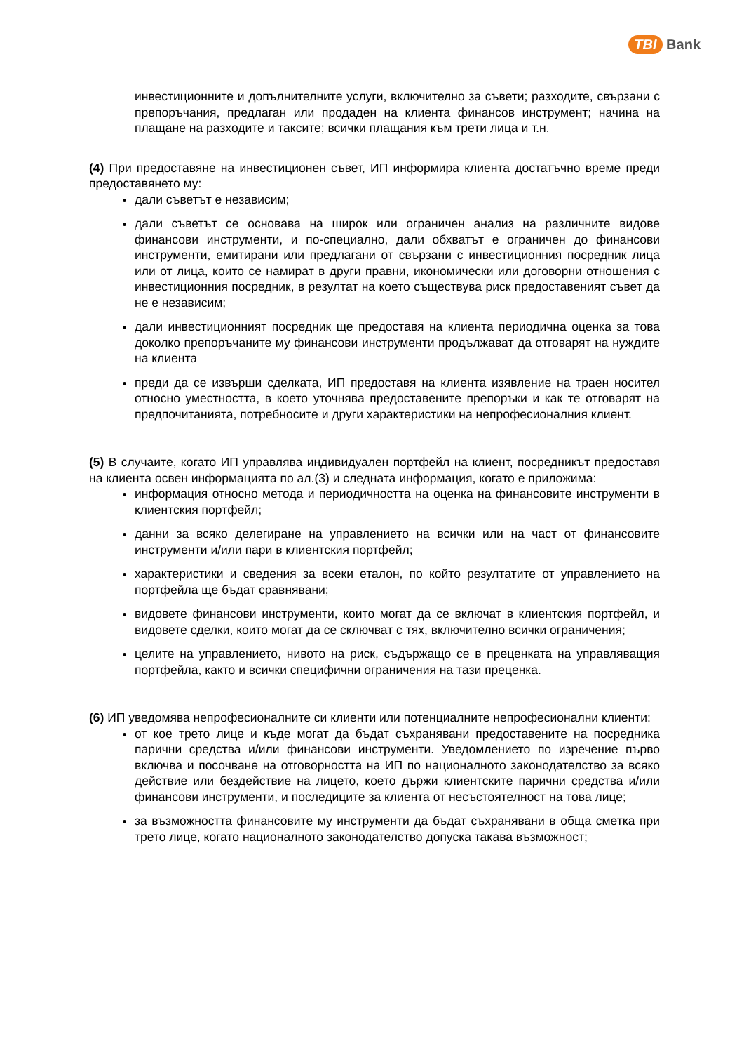TBI Bank
инвестиционните и допълнителните услуги, включително за съвети; разходите, свързани с препоръчания, предлаган или продаден на клиента финансов инструмент; начина на плащане на разходите и таксите; всички плащания към трети лица и т.н.
(4) При предоставяне на инвестиционен съвет, ИП информира клиента достатъчно време преди предоставянето му:
дали съветът е независим;
дали съветът се основава на широк или ограничен анализ на различните видове финансови инструменти, и по-специално, дали обхватът е ограничен до финансови инструменти, емитирани или предлагани от свързани с инвестиционния посредник лица или от лица, които се намират в други правни, икономически или договорни отношения с инвестиционния посредник, в резултат на което съществува риск предоставеният съвет да не е независим;
дали инвестиционният посредник ще предоставя на клиента периодична оценка за това доколко препоръчаните му финансови инструменти продължават да отговарят на нуждите на клиента
преди да се извърши сделката, ИП предоставя на клиента изявление на траен носител относно уместността, в което уточнява предоставените препоръки и как те отговарят на предпочитанията, потребносите и други характеристики на непрофесионалния клиент.
(5) В случаите, когато ИП управлява индивидуален портфейл на клиент, посредникът предоставя на клиента освен информацията по ал.(3) и следната информация, когато е приложима:
информация относно метода и периодичността на оценка на финансовите инструменти в клиентския портфейл;
данни за всяко делегиране на управлението на всички или на част от финансовите инструменти и/или пари в клиентския портфейл;
характеристики и сведения за всеки еталон, по който резултатите от управлението на портфейла ще бъдат сравнявани;
видовете финансови инструменти, които могат да се включат в клиентския портфейл, и видовете сделки, които могат да се сключват с тях, включително всички ограничения;
целите на управлението, нивото на риск, съдържащо се в преценката на управляващия портфейла, както и всички специфични ограничения на тази преценка.
(6) ИП уведомява непрофесионалните си клиенти или потенциалните непрофесионални клиенти:
от кое трето лице и къде могат да бъдат съхранявани предоставените на посредника парични средства и/или финансови инструменти. Уведомлението по изречение първо включва и посочване на отговорността на ИП по националното законодателство за всяко действие или бездействие на лицето, което държи клиентските парични средства и/или финансови инструменти, и последиците за клиента от несъстоятелност на това лице;
за възможността финансовите му инструменти да бъдат съхранявани в обща сметка при трето лице, когато националното законодателство допуска такава възможност;